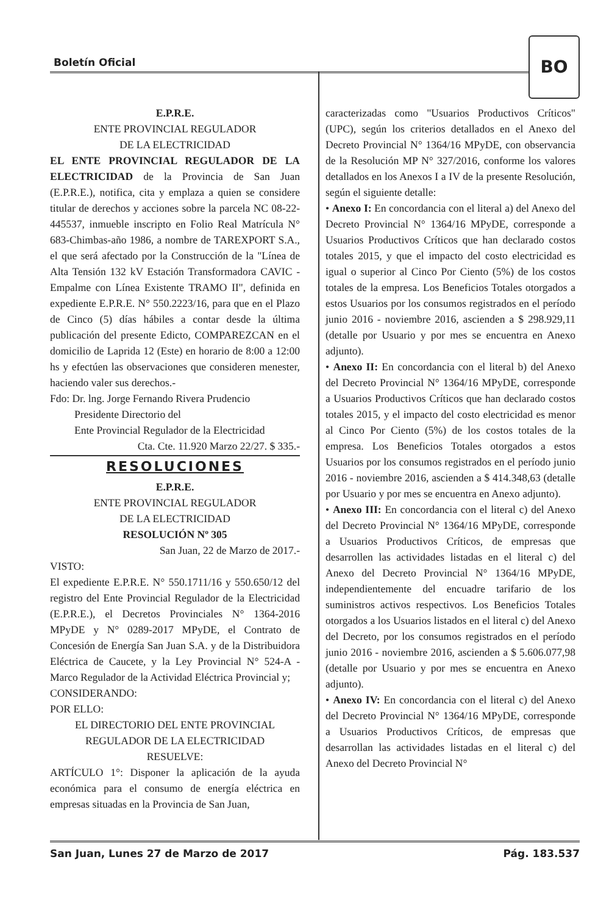Boletín Oficial
BO
E.P.R.E.
ENTE PROVINCIAL REGULADOR
DE LA ELECTRICIDAD
EL ENTE PROVINCIAL REGULADOR DE LA ELECTRICIDAD de la Provincia de San Juan (E.P.R.E.), notifica, cita y emplaza a quien se considere titular de derechos y acciones sobre la parcela NC 08-22-445537, inmueble inscripto en Folio Real Matrícula N° 683-Chimbas-año 1986, a nombre de TAREXPORT S.A., el que será afectado por la Construcción de la "Línea de Alta Tensión 132 kV Estación Transformadora CAVIC - Empalme con Línea Existente TRAMO II", definida en expediente E.P.R.E. N° 550.2223/16, para que en el Plazo de Cinco (5) días hábiles a contar desde la última publicación del presente Edicto, COMPAREZCAN en el domicilio de Laprida 12 (Este) en horario de 8:00 a 12:00 hs y efectúen las observaciones que consideren menester, haciendo valer sus derechos.-
Fdo: Dr. lng. Jorge Fernando Rivera Prudencio
Presidente Directorio del
Ente Provincial Regulador de la Electricidad
Cta. Cte. 11.920 Marzo 22/27. $ 335.-
RESOLUCIONES
E.P.R.E.
ENTE PROVINCIAL REGULADOR
DE LA ELECTRICIDAD
RESOLUCIÓN Nº 305
San Juan, 22 de Marzo de 2017.-
VISTO:
El expediente E.P.R.E. N° 550.1711/16 y 550.650/12 del registro del Ente Provincial Regulador de la Electricidad (E.P.R.E.), el Decretos Provinciales N° 1364-2016 MPyDE y N° 0289-2017 MPyDE, el Contrato de Concesión de Energía San Juan S.A. y de la Distribuidora Eléctrica de Caucete, y la Ley Provincial N° 524-A - Marco Regulador de la Actividad Eléctrica Provincial y;
CONSIDERANDO:
POR ELLO:
EL DIRECTORIO DEL ENTE PROVINCIAL
REGULADOR DE LA ELECTRICIDAD
RESUELVE:
ARTÍCULO 1°: Disponer la aplicación de la ayuda económica para el consumo de energía eléctrica en empresas situadas en la Provincia de San Juan,
caracterizadas como "Usuarios Productivos Críticos" (UPC), según los criterios detallados en el Anexo del Decreto Provincial N° 1364/16 MPyDE, con observancia de la Resolución MP N° 327/2016, conforme los valores detallados en los Anexos I a IV de la presente Resolución, según el siguiente detalle:
• Anexo I: En concordancia con el literal a) del Anexo del Decreto Provincial N° 1364/16 MPyDE, corresponde a Usuarios Productivos Críticos que han declarado costos totales 2015, y que el impacto del costo electricidad es igual o superior al Cinco Por Ciento (5%) de los costos totales de la empresa. Los Beneficios Totales otorgados a estos Usuarios por los consumos registrados en el período junio 2016 - noviembre 2016, ascienden a $ 298.929,11 (detalle por Usuario y por mes se encuentra en Anexo adjunto).
• Anexo II: En concordancia con el literal b) del Anexo del Decreto Provincial N° 1364/16 MPyDE, corresponde a Usuarios Productivos Críticos que han declarado costos totales 2015, y el impacto del costo electricidad es menor al Cinco Por Ciento (5%) de los costos totales de la empresa. Los Beneficios Totales otorgados a estos Usuarios por los consumos registrados en el período junio 2016 - noviembre 2016, ascienden a $ 414.348,63 (detalle por Usuario y por mes se encuentra en Anexo adjunto).
• Anexo III: En concordancia con el literal c) del Anexo del Decreto Provincial N° 1364/16 MPyDE, corresponde a Usuarios Productivos Críticos, de empresas que desarrollen las actividades listadas en el literal c) del Anexo del Decreto Provincial N° 1364/16 MPyDE, independientemente del encuadre tarifario de los suministros activos respectivos. Los Beneficios Totales otorgados a los Usuarios listados en el literal c) del Anexo del Decreto, por los consumos registrados en el período junio 2016 - noviembre 2016, ascienden a $ 5.606.077,98 (detalle por Usuario y por mes se encuentra en Anexo adjunto).
• Anexo IV: En concordancia con el literal c) del Anexo del Decreto Provincial N° 1364/16 MPyDE, corresponde a Usuarios Productivos Críticos, de empresas que desarrollan las actividades listadas en el literal c) del Anexo del Decreto Provincial N°
San Juan, Lunes 27 de Marzo de 2017 Pág. 183.537